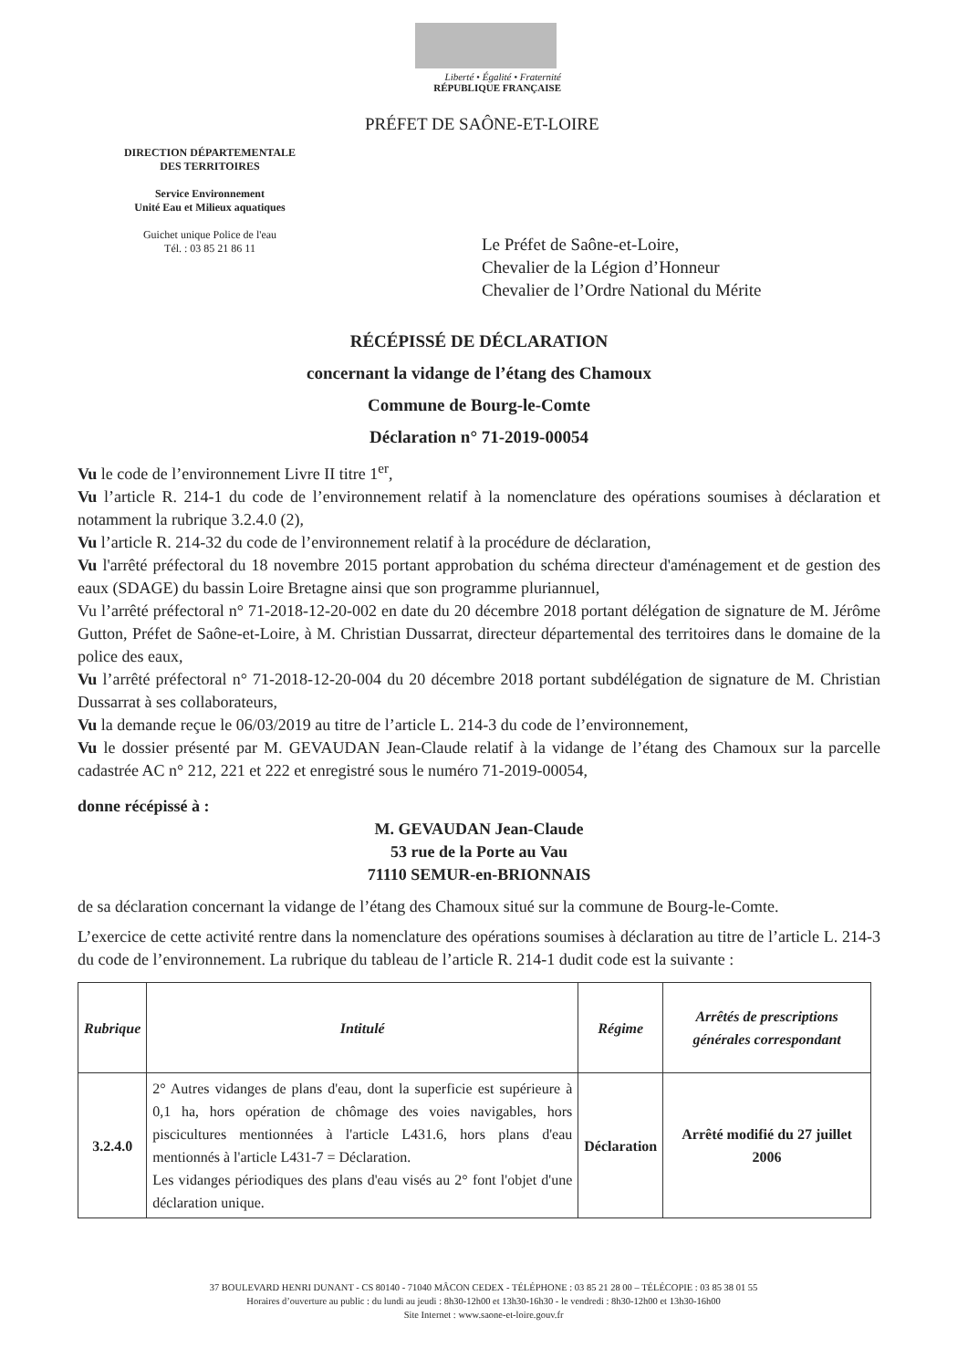Liberté • Égalité • Fraternité
RÉPUBLIQUE FRANÇAISE
PRÉFET DE SAÔNE-ET-LOIRE
DIRECTION DÉPARTEMENTALE
DES TERRITOIRES
Service Environnement
Unité Eau et Milieux aquatiques
Guichet unique Police de l'eau
Tél. : 03 85 21 86 11
Le Préfet de Saône-et-Loire,
Chevalier de la Légion d’Honneur
Chevalier de l’Ordre National du Mérite
RÉCÉPISSÉ DE DÉCLARATION
concernant la vidange de l’étang des Chamoux
Commune de Bourg-le-Comte
Déclaration n° 71-2019-00054
Vu le code de l’environnement Livre II titre 1<sup>er</sup>,
Vu l’article R. 214-1 du code de l’environnement relatif à la nomenclature des opérations soumises à déclaration et notamment la rubrique 3.2.4.0 (2),
Vu l’article R. 214-32 du code de l’environnement relatif à la procédure de déclaration,
Vu l'arrêté préfectoral du 18 novembre 2015 portant approbation du schéma directeur d'aménagement et de gestion des eaux (SDAGE) du bassin Loire Bretagne ainsi que son programme pluriannuel,
Vu l’arrêté préfectoral n° 71-2018-12-20-002 en date du 20 décembre 2018 portant délégation de signature de M. Jérôme Gutton, Préfet de Saône-et-Loire, à M. Christian Dussarrat, directeur départemental des territoires dans le domaine de la police des eaux,
Vu l’arrêté préfectoral n° 71-2018-12-20-004 du 20 décembre 2018 portant subdélégation de signature de M. Christian Dussarrat à ses collaborateurs,
Vu la demande reçue le 06/03/2019 au titre de l’article L. 214-3 du code de l’environnement,
Vu le dossier présenté par M. GEVAUDAN Jean-Claude relatif à la vidange de l’étang des Chamoux sur la parcelle cadastrée AC n° 212, 221 et 222 et enregistré sous le numéro 71-2019-00054,
donne récépissé à :
M. GEVAUDAN Jean-Claude
53 rue de la Porte au Vau
71110 SEMUR-en-BRIONNAIS
de sa déclaration concernant la vidange de l’étang des Chamoux situé sur la commune de Bourg-le-Comte.
L’exercice de cette activité rentre dans la nomenclature des opérations soumises à déclaration au titre de l’article L. 214-3 du code de l’environnement. La rubrique du tableau de l’article R. 214-1 dudit code est la suivante :
| Rubrique | Intitulé | Régime | Arrêtés de prescriptions générales correspondant |
| --- | --- | --- | --- |
| 3.2.4.0 | 2° Autres vidanges de plans d'eau, dont la superficie est supérieure à 0,1 ha, hors opération de chômage des voies navigables, hors piscicultures mentionnées à l'article L431.6, hors plans d'eau mentionnés à l'article L431-7 = Déclaration. Les vidanges périodiques des plans d'eau visés au 2° font l'objet d'une déclaration unique. | Déclaration | Arrêté modifié du 27 juillet 2006 |
37 BOULEVARD HENRI DUNANT - CS 80140 - 71040 MÂCON CEDEX - TÉLÉPHONE : 03 85 21 28 00 – TÉLÉCOPIE : 03 85 38 01 55
Horaires d’ouverture au public : du lundi au jeudi : 8h30-12h00 et 13h30-16h30 - le vendredi : 8h30-12h00 et 13h30-16h00
Site Internet : www.saone-et-loire.gouv.fr